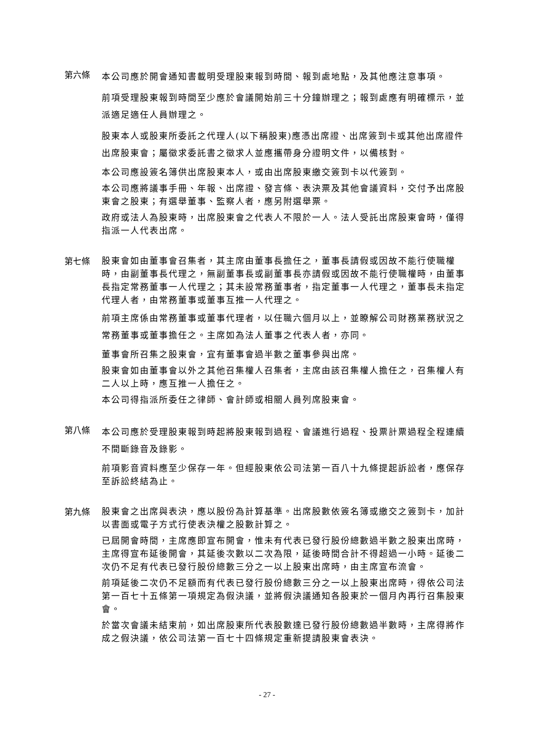第六條
本公司應於開會通知書載明受理股東報到時間、報到處地點，及其他應注意事項。
前項受理股東報到時間至少應於會議開始前三十分鐘辦理之；報到處應有明確標示，並派適足適任人員辦理之。
股東本人或股東所委託之代理人(以下稱股東)應憑出席證、出席簽到卡或其他出席證件出席股東會；屬徵求委託書之徵求人並應攜帶身分證明文件，以備核對。
本公司應設簽名簿供出席股東本人，或由出席股東繳交簽到卡以代簽到。
本公司應將議事手冊、年報、出席證、發言條、表決票及其他會議資料，交付予出席股東會之股東；有選舉董事、監察人者，應另附選舉票。
政府或法人為股東時，出席股東會之代表人不限於一人。法人受託出席股東會時，僅得指派一人代表出席。
第七條
股東會如由董事會召集者，其主席由董事長擔任之，董事長請假或因故不能行使職權時，由副董事長代理之，無副董事長或副董事長亦請假或因故不能行使職權時，由董事長指定常務董事一人代理之；其未設常務董事者，指定董事一人代理之，董事長未指定代理人者，由常務董事或董事互推一人代理之。
前項主席係由常務董事或董事代理者，以任職六個月以上，並瞭解公司財務業務狀況之常務董事或董事擔任之。主席如為法人董事之代表人者，亦同。
董事會所召集之股東會，宜有董事會過半數之董事參與出席。
股東會如由董事會以外之其他召集權人召集者，主席由該召集權人擔任之，召集權人有二人以上時，應互推一人擔任之。
本公司得指派所委任之律師、會計師或相關人員列席股東會。
第八條
本公司應於受理股東報到時起將股東報到過程、會議進行過程、投票計票過程全程連續不間斷錄音及錄影。
前項影音資料應至少保存一年。但經股東依公司法第一百八十九條提起訴訟者，應保存至訴訟終結為止。
第九條
股東會之出席與表決，應以股份為計算基準。出席股數依簽名簿或繳交之簽到卡，加計以書面或電子方式行使表決權之股數計算之。
已屆開會時間，主席應即宣布開會，惟未有代表已發行股份總數過半數之股東出席時，主席得宣布延後開會，其延後次數以二次為限，延後時間合計不得超過一小時。延後二次仍不足有代表已發行股份總數三分之一以上股東出席時，由主席宣布流會。
前項延後二次仍不足額而有代表已發行股份總數三分之一以上股東出席時，得依公司法第一百七十五條第一項規定為假決議，並將假決議通知各股東於一個月內再行召集股東會。
於當次會議未結束前，如出席股東所代表股數達已發行股份總數過半數時，主席得將作成之假決議，依公司法第一百七十四條規定重新提請股東會表決。
- 27 -